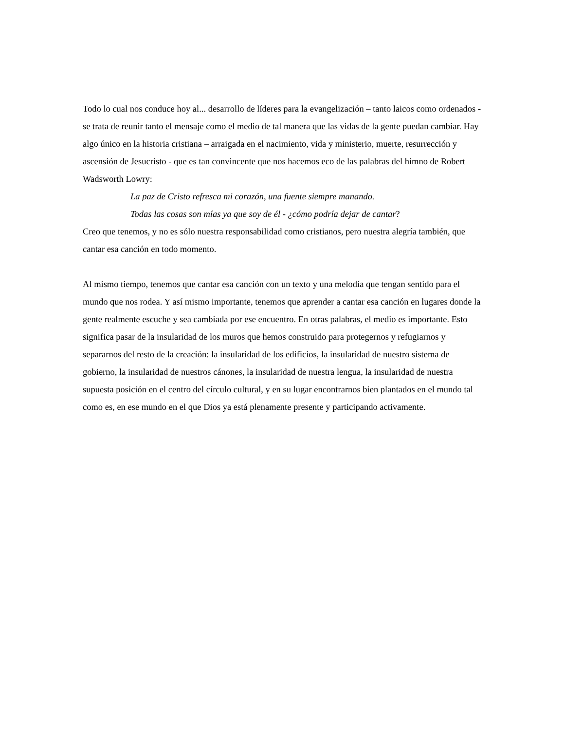Todo lo cual nos conduce hoy al... desarrollo de líderes para la evangelización – tanto laicos como ordenados - se trata de reunir tanto el mensaje como el medio de tal manera que las vidas de la gente puedan cambiar. Hay algo único en la historia cristiana – arraigada en el nacimiento, vida y ministerio, muerte, resurrección y ascensión de Jesucristo - que es tan convincente que nos hacemos eco de las palabras del himno de Robert Wadsworth Lowry:
La paz de Cristo refresca mi corazón, una fuente siempre manando.
Todas las cosas son mías ya que soy de él - ¿cómo podría dejar de cantar?
Creo que tenemos, y no es sólo nuestra responsabilidad como cristianos, pero nuestra alegría también, que cantar esa canción en todo momento.
Al mismo tiempo, tenemos que cantar esa canción con un texto y una melodía que tengan sentido para el mundo que nos rodea. Y así mismo importante, tenemos que aprender a cantar esa canción en lugares donde la gente realmente escuche y sea cambiada por ese encuentro. En otras palabras, el medio es importante. Esto significa pasar de la insularidad de los muros que hemos construido para protegernos y refugiarnos y separarnos del resto de la creación: la insularidad de los edificios, la insularidad de nuestro sistema de gobierno, la insularidad de nuestros cánones, la insularidad de nuestra lengua, la insularidad de nuestra supuesta posición en el centro del círculo cultural, y en su lugar encontrarnos bien plantados en el mundo tal como es, en ese mundo en el que Dios ya está plenamente presente y participando activamente.